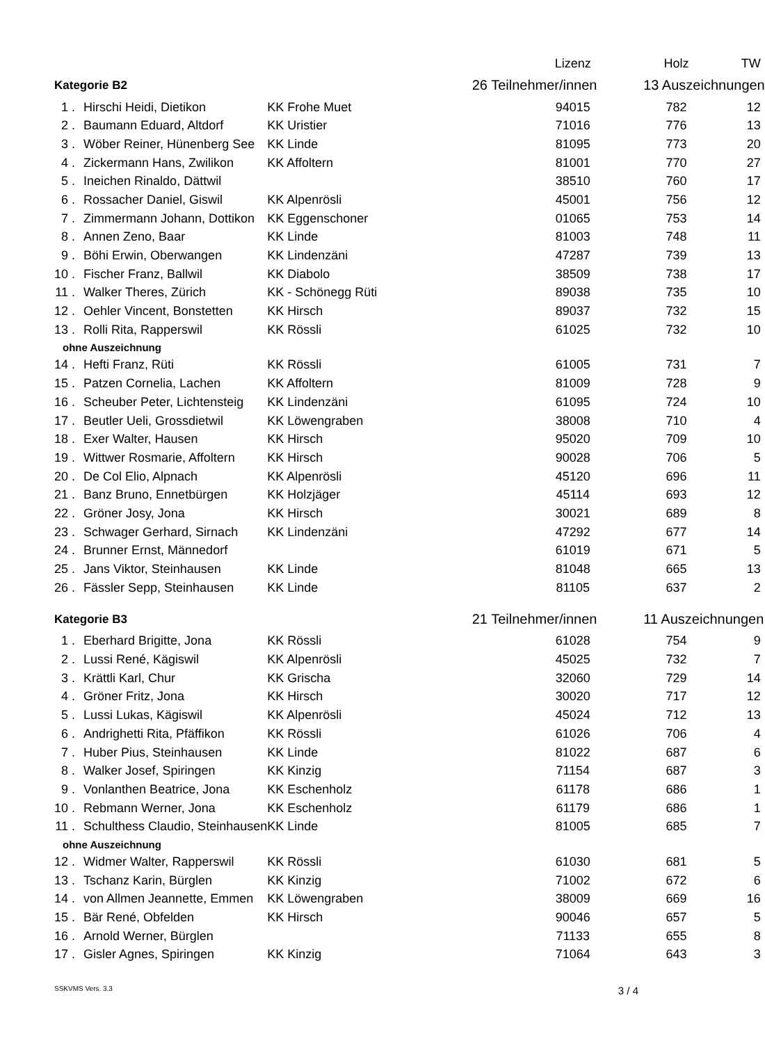| | | | Lizenz | Holz | TW |
| Kategorie B2 | | 26 Teilnehmer/innen 13 Auszeichnungen | | | |
| 1 . | Hirschi Heidi, Dietikon | KK Frohe Muet | 94015 | 782 | 12 |
| 2 . | Baumann Eduard, Altdorf | KK Uristier | 71016 | 776 | 13 |
| 3 . | Wöber Reiner, Hünenberg See | KK Linde | 81095 | 773 | 20 |
| 4 . | Zickermann Hans, Zwilikon | KK Affoltern | 81001 | 770 | 27 |
| 5 . | Ineichen Rinaldo, Dättwil | | 38510 | 760 | 17 |
| 6 . | Rossacher Daniel, Giswil | KK Alpenrösli | 45001 | 756 | 12 |
| 7 . | Zimmermann Johann, Dottikon | KK Eggenschoner | 01065 | 753 | 14 |
| 8 . | Annen Zeno, Baar | KK Linde | 81003 | 748 | 11 |
| 9 . | Böhi Erwin, Oberwangen | KK Lindenzäni | 47287 | 739 | 13 |
| 10 . | Fischer Franz, Ballwil | KK Diabolo | 38509 | 738 | 17 |
| 11 . | Walker Theres, Zürich | KK - Schönegg Rüti | 89038 | 735 | 10 |
| 12 . | Oehler Vincent, Bonstetten | KK Hirsch | 89037 | 732 | 15 |
| 13 . | Rolli Rita, Rapperswil | KK Rössli | 61025 | 732 | 10 |
| ohne Auszeichnung | | | | | |
| 14 . | Hefti Franz, Rüti | KK Rössli | 61005 | 731 | 7 |
| 15 . | Patzen Cornelia, Lachen | KK Affoltern | 81009 | 728 | 9 |
| 16 . | Scheuber Peter, Lichtensteig | KK Lindenzäni | 61095 | 724 | 10 |
| 17 . | Beutler Ueli, Grossdietwil | KK Löwengraben | 38008 | 710 | 4 |
| 18 . | Exer Walter, Hausen | KK Hirsch | 95020 | 709 | 10 |
| 19 . | Wittwer Rosmarie, Affoltern | KK Hirsch | 90028 | 706 | 5 |
| 20 . | De Col Elio, Alpnach | KK Alpenrösli | 45120 | 696 | 11 |
| 21 . | Banz Bruno, Ennetbürgen | KK Holzjäger | 45114 | 693 | 12 |
| 22 . | Gröner Josy, Jona | KK Hirsch | 30021 | 689 | 8 |
| 23 . | Schwager Gerhard, Sirnach | KK Lindenzäni | 47292 | 677 | 14 |
| 24 . | Brunner Ernst, Männedorf | | 61019 | 671 | 5 |
| 25 . | Jans Viktor, Steinhausen | KK Linde | 81048 | 665 | 13 |
| 26 . | Fässler Sepp, Steinhausen | KK Linde | 81105 | 637 | 2 |
| Kategorie B3 | | 21 Teilnehmer/innen 11 Auszeichnungen | | | |
| 1 . | Eberhard Brigitte, Jona | KK Rössli | 61028 | 754 | 9 |
| 2 . | Lussi René, Kägiswil | KK Alpenrösli | 45025 | 732 | 7 |
| 3 . | Krättli Karl, Chur | KK Grischa | 32060 | 729 | 14 |
| 4 . | Gröner Fritz, Jona | KK Hirsch | 30020 | 717 | 12 |
| 5 . | Lussi Lukas, Kägiswil | KK Alpenrösli | 45024 | 712 | 13 |
| 6 . | Andrighetti Rita, Pfäffikon | KK Rössli | 61026 | 706 | 4 |
| 7 . | Huber Pius, Steinhausen | KK Linde | 81022 | 687 | 6 |
| 8 . | Walker Josef, Spiringen | KK Kinzig | 71154 | 687 | 3 |
| 9 . | Vonlanthen Beatrice, Jona | KK Eschenholz | 61178 | 686 | 1 |
| 10 . | Rebmann Werner, Jona | KK Eschenholz | 61179 | 686 | 1 |
| 11 . | Schulthess Claudio, Steinhausen | KK Linde | 81005 | 685 | 7 |
| ohne Auszeichnung | | | | | |
| 12 . | Widmer Walter, Rapperswil | KK Rössli | 61030 | 681 | 5 |
| 13 . | Tschanz Karin, Bürglen | KK Kinzig | 71002 | 672 | 6 |
| 14 . | von Allmen Jeannette, Emmen | KK Löwengraben | 38009 | 669 | 16 |
| 15 . | Bär René, Obfelden | KK Hirsch | 90046 | 657 | 5 |
| 16 . | Arnold Werner, Bürglen | | 71133 | 655 | 8 |
| 17 . | Gisler Agnes, Spiringen | KK Kinzig | 71064 | 643 | 3 |
SSKVMS Vers. 3.3 3 / 4